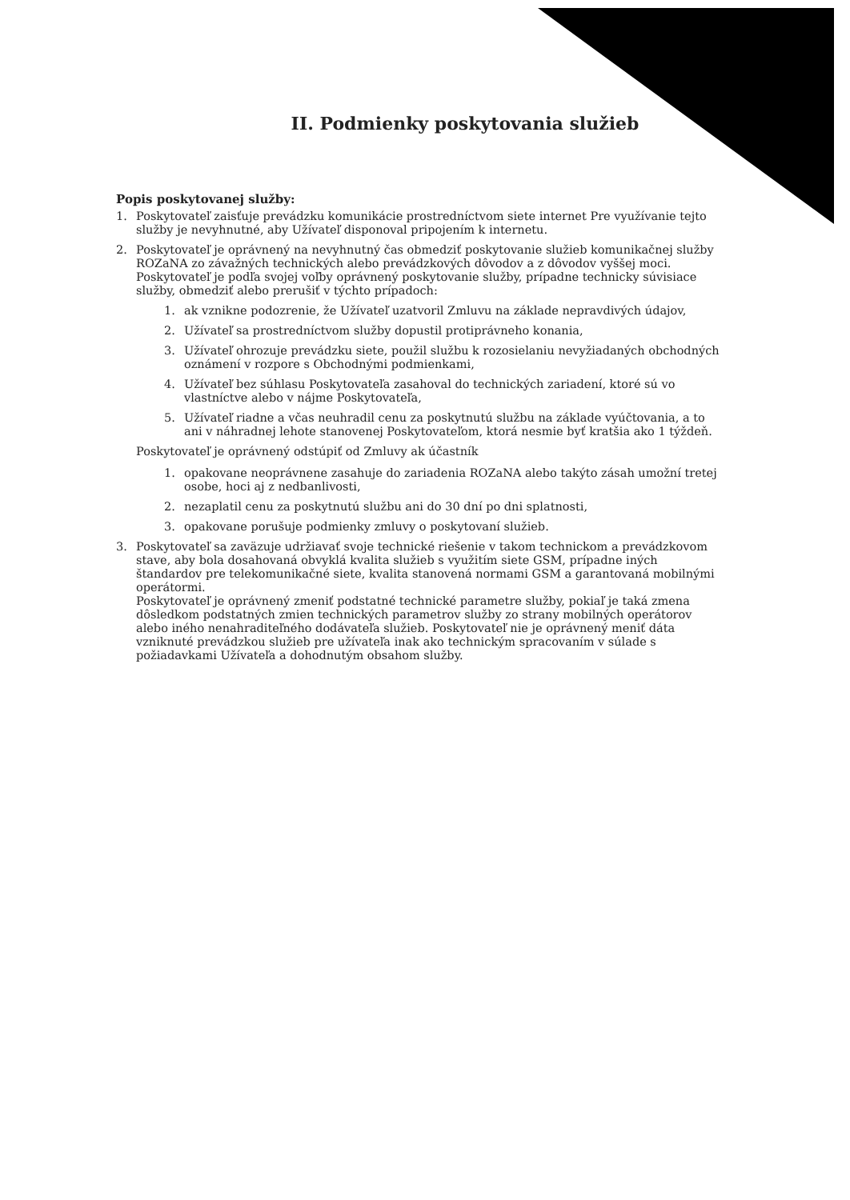II. Podmienky poskytovania služieb
Popis poskytovanej služby:
1. Poskytovateľ zaisťuje prevádzku komunikácie prostredníctvom siete internet Pre využívanie tejto služby je nevyhnutné, aby Užívateľ disponoval pripojením k internetu.
2. Poskytovateľ je oprávnený na nevyhnutný čas obmedziť poskytovanie služieb komunikačnej služby ROZaNA zo závažných technických alebo prevádzkových dôvodov a z dôvodov vyššej moci. Poskytovateľ je podľa svojej voľby oprávnený poskytovanie služby, prípadne technicky súvisiace služby, obmedziť alebo prerušiť v týchto prípadoch:
1. ak vznikne podozrenie, že Užívateľ uzatvoril Zmluvu na základe nepravdivých údajov,
2. Užívateľ sa prostredníctvom služby dopustil protiprávneho konania,
3. Užívateľ ohrozuje prevádzku siete, použil službu k rozosielaniu nevyžiadaných obchodných oznámení v rozpore s Obchodnými podmienkami,
4. Užívateľ bez súhlasu Poskytovateľa zasahoval do technických zariadení, ktoré sú vo vlastníctve alebo v nájme Poskytovateľa,
5. Užívateľ riadne a včas neuhradil cenu za poskytnutú službu na základe vyúčtovania, a to ani v náhradnej lehote stanovenej Poskytovateľom, ktorá nesmie byť kratšia ako 1 týždeň.
Poskytovateľ je oprávnený odstúpiť od Zmluvy ak účastník
1. opakovane neoprávnene zasahuje do zariadenia ROZaNA alebo takýto zásah umožní tretej osobe, hoci aj z nedbanlivosti,
2. nezaplatil cenu za poskytnutú službu ani do 30 dní po dni splatnosti,
3. opakovane porušuje podmienky zmluvy o poskytovaní služieb.
3. Poskytovateľ sa zaväzuje udržiavať svoje technické riešenie v takom technickom a prevádzkovom stave, aby bola dosahovaná obvyklá kvalita služieb s využitím siete GSM, prípadne iných štandardov pre telekomunikačné siete, kvalita stanovená normami GSM a garantovaná mobilnými operátormi.
Poskytovateľ je oprávnený zmeniť podstatné technické parametre služby, pokiaľ je taká zmena dôsledkom podstatných zmien technických parametrov služby zo strany mobilných operátorov alebo iného nenahraditeľného dodávateľa služieb. Poskytovateľ nie je oprávnený meniť dáta vzniknuté prevádzkou služieb pre užívateľa inak ako technickým spracovaním v súlade s požiadavkami Užívateľa a dohodnutým obsahom služby.